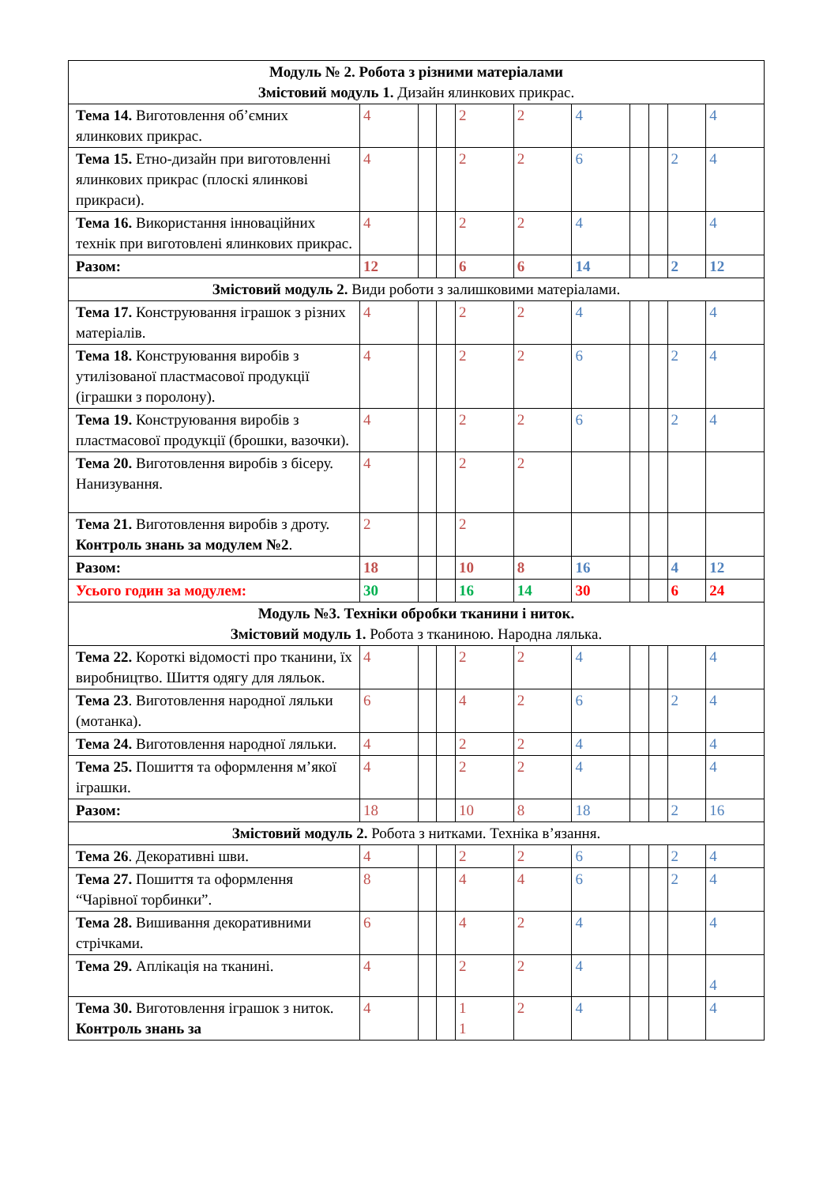| Модуль № 2. Робота з різними матеріалами Змістовий модуль 1. Дизайн ялинкових прикрас. | | | | | | | | | | |
| Тема 14. Виготовлення об’ємних ялинкових прикрас. | 4 | | | 2 | 2 | 4 | | | | 4 |
| Тема 15. Етно-дизайн при виготовленні ялинкових прикрас (плоскі ялинкові прикраси). | 4 | | | 2 | 2 | 6 | | | 2 | 4 |
| Тема 16. Використання інноваційних технік при виготовлені ялинкових прикрас. | 4 | | | 2 | 2 | 4 | | | | 4 |
| Разом: | 12 | | | 6 | 6 | 14 | | | 2 | 12 |
| Змістовий модуль 2. Види роботи з залишковими матеріалами. | | | | | | | | | | |
| Тема 17. Конструювання іграшок з різних матеріалів. | 4 | | | 2 | 2 | 4 | | | | 4 |
| Тема 18. Конструювання виробів з утилізованої пластмасової продукції (іграшки з поролону). | 4 | | | 2 | 2 | 6 | | | 2 | 4 |
| Тема 19. Конструювання виробів з пластмасової продукції (брошки, вазочки). | 4 | | | 2 | 2 | 6 | | | 2 | 4 |
| Тема 20. Виготовлення виробів з бісеру. Нанизування. | 4 | | | 2 | 2 | | | | | |
| Тема 21. Виготовлення виробів з дроту. Контроль знань за модулем №2 . | 2 | | | 2 | | | | | | |
| Разом: | 18 | | | 10 | 8 | 16 | | | 4 | 12 |
| Усього годин за модулем: | 30 | | | 16 | 14 | 30 | | | 6 | 24 |
| Модуль №3. Техніки обробки тканини і ниток. Змістовий модуль 1. Робота з тканиною. Народна лялька. | | | | | | | | | | |
| Тема 22. Короткі відомості про тканини, їх виробництво. Шиття одягу для ляльок. | 4 | | | 2 | 2 | 4 | | | | 4 |
| Тема 23 . Виготовлення народної ляльки (мотанка). | 6 | | | 4 | 2 | 6 | | | 2 | 4 |
| Тема 24. Виготовлення народної ляльки. | 4 | | | 2 | 2 | 4 | | | | 4 |
| Тема 25. Пошиття та оформлення м’якої іграшки. | 4 | | | 2 | 2 | 4 | | | | 4 |
| Разом: | 18 | | | 10 | 8 | 18 | | | 2 | 16 |
| Змістовий модуль 2. Робота з нитками. Техніка в’язання. | | | | | | | | | | |
| Тема 26 . Декоративні шви. | 4 | | | 2 | 2 | 6 | | | 2 | 4 |
| Тема 27. Пошиття та оформлення “Чарівної торбинки”. | 8 | | | 4 | 4 | 6 | | | 2 | 4 |
| Тема 28. Вишивання декоративними стрічками. | 6 | | | 4 | 2 | 4 | | | | 4 |
| Тема 29. Аплікація на тканині. | 4 | | | 2 | 2 | 4 | | | | 4 |
| Тема 30. Виготовлення іграшок з ниток. Контроль знань за | 4 | | | 1 1 | 2 | 4 | | | | 4 |